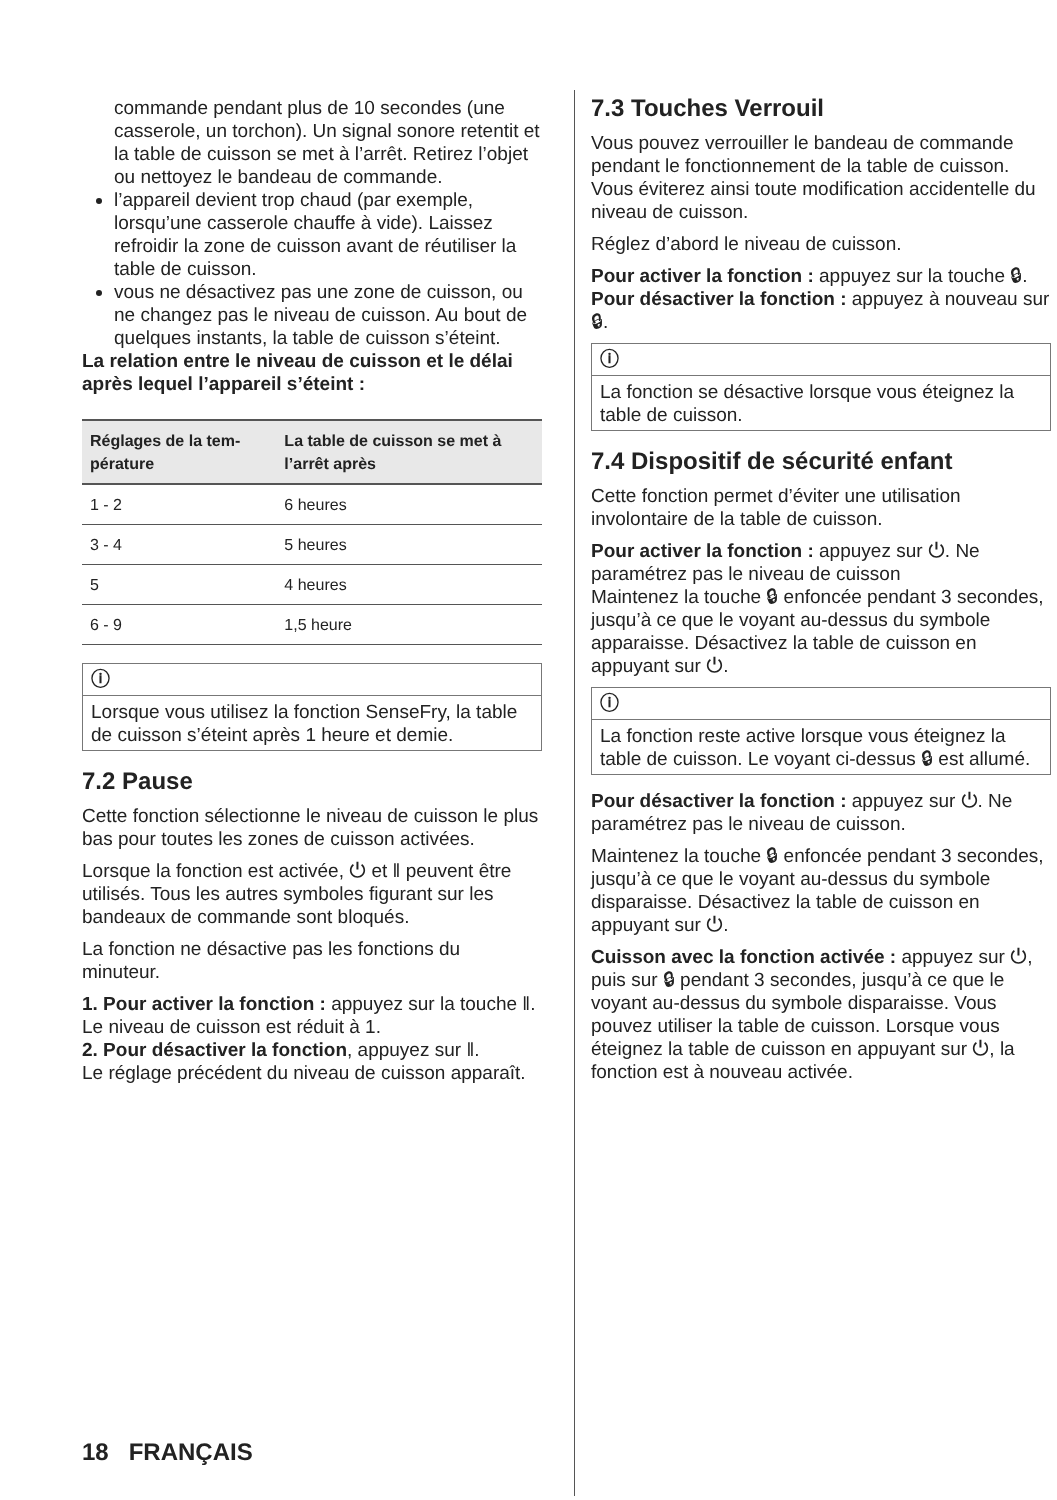commande pendant plus de 10 secondes (une casserole, un torchon). Un signal sonore retentit et la table de cuisson se met à l’arrêt. Retirez l’objet ou nettoyez le bandeau de commande.
l’appareil devient trop chaud (par exemple, lorsqu’une casserole chauffe à vide). Laissez refroidir la zone de cuisson avant de réutiliser la table de cuisson.
vous ne désactivez pas une zone de cuisson, ou ne changez pas le niveau de cuisson. Au bout de quelques instants, la table de cuisson s’éteint.
La relation entre le niveau de cuisson et le délai après lequel l’appareil s’éteint :
| Réglages de la tem-pérature | La table de cuisson se met à l’arrêt après |
| --- | --- |
| 1 - 2 | 6 heures |
| 3 - 4 | 5 heures |
| 5 | 4 heures |
| 6 - 9 | 1,5 heure |
ⓘ
Lorsque vous utilisez la fonction SenseFry, la table de cuisson s’éteint après 1 heure et demie.
7.2 Pause
Cette fonction sélectionne le niveau de cuisson le plus bas pour toutes les zones de cuisson activées.
Lorsque la fonction est activée, ⏻ et ‖ peuvent être utilisés. Tous les autres symboles figurant sur les bandeaux de commande sont bloqués.
La fonction ne désactive pas les fonctions du minuteur.
1. Pour activer la fonction : appuyez sur la touche ‖.
Le niveau de cuisson est réduit à 1.
2. Pour désactiver la fonction, appuyez sur ‖.
Le réglage précédent du niveau de cuisson apparaît.
7.3 Touches Verrouil
Vous pouvez verrouiller le bandeau de commande pendant le fonctionnement de la table de cuisson. Vous éviterez ainsi toute modification accidentelle du niveau de cuisson.
Réglez d’abord le niveau de cuisson.
Pour activer la fonction : appuyez sur la touche 🔒︎.
Pour désactiver la fonction : appuyez à nouveau sur 🔒︎.
ⓘ
La fonction se désactive lorsque vous éteignez la table de cuisson.
7.4 Dispositif de sécurité enfant
Cette fonction permet d’éviter une utilisation involontaire de la table de cuisson.
Pour activer la fonction : appuyez sur ⏻. Ne paramétrez pas le niveau de cuisson
Maintenez la touche 🔒︎ enfoncée pendant 3 secondes, jusqu’à ce que le voyant au-dessus du symbole apparaisse. Désactivez la table de cuisson en appuyant sur ⏻.
ⓘ
La fonction reste active lorsque vous éteignez la table de cuisson. Le voyant ci-dessus 🔒︎ est allumé.
Pour désactiver la fonction : appuyez sur ⏻. Ne paramétrez pas le niveau de cuisson.
Maintenez la touche 🔒︎ enfoncée pendant 3 secondes, jusqu’à ce que le voyant au-dessus du symbole disparaisse. Désactivez la table de cuisson en appuyant sur ⏻.
Cuisson avec la fonction activée : appuyez sur ⏻, puis sur 🔒︎ pendant 3 secondes, jusqu’à ce que le voyant au-dessus du symbole disparaisse. Vous pouvez utiliser la table de cuisson. Lorsque vous éteignez la table de cuisson en appuyant sur ⏻, la fonction est à nouveau activée.
18 FRANÇAIS